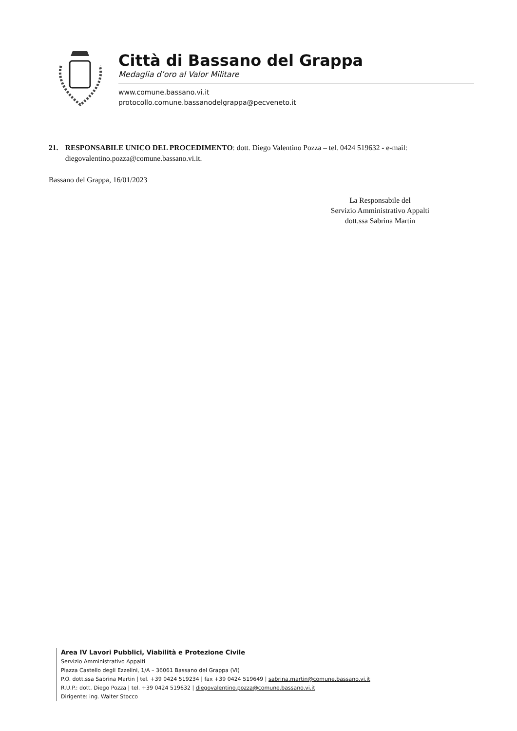Città di Bassano del Grappa
Medaglia d’oro al Valor Militare
www.comune.bassano.vi.it
protocollo.comune.bassanodelgrappa@pecveneto.it
21. RESPONSABILE UNICO DEL PROCEDIMENTO: dott. Diego Valentino Pozza – tel. 0424 519632 - e-mail: diegovalentino.pozza@comune.bassano.vi.it.
Bassano del Grappa, 16/01/2023
La Responsabile del
Servizio Amministrativo Appalti
dott.ssa Sabrina Martin
Area IV Lavori Pubblici, Viabilità e Protezione Civile
Servizio Amministrativo Appalti
Piazza Castello degli Ezzelini, 1/A – 36061 Bassano del Grappa (VI)
P.O. dott.ssa Sabrina Martin | tel. +39 0424 519234 | fax +39 0424 519649 | sabrina.martin@comune.bassano.vi.it
R.U.P.: dott. Diego Pozza | tel. +39 0424 519632 | diegovalentino.pozza@comune.bassano.vi.it
Dirigente: ing. Walter Stocco